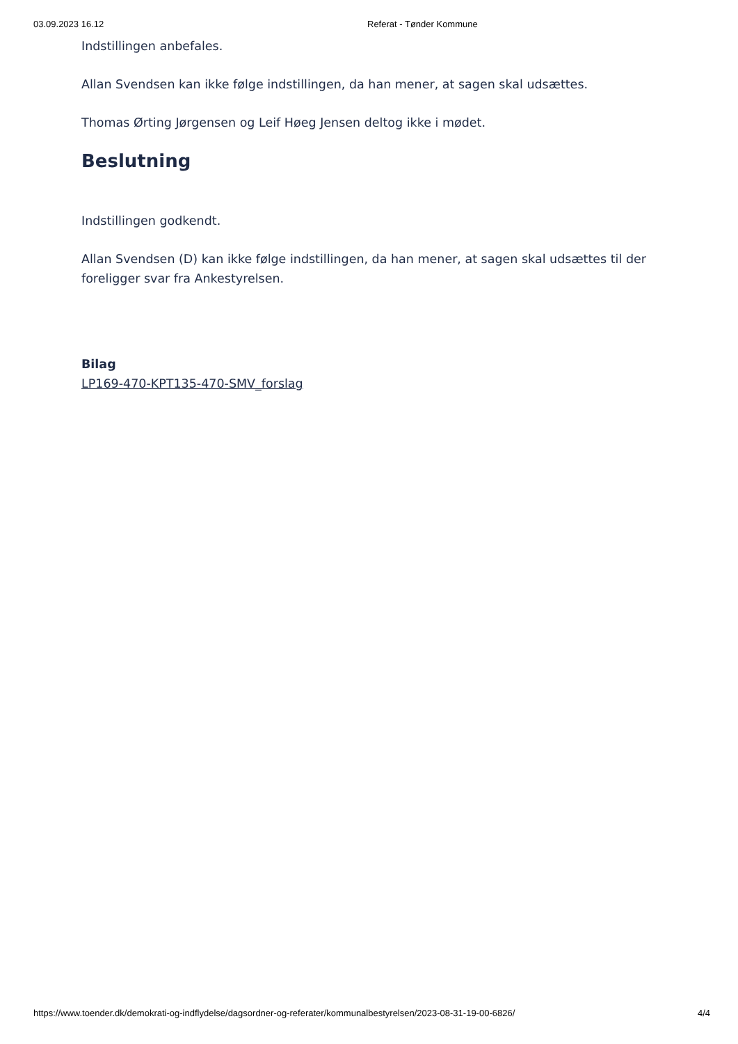03.09.2023 16.12 Referat - Tønder Kommune
Indstillingen anbefales.
Allan Svendsen kan ikke følge indstillingen, da han mener, at sagen skal udsættes.
Thomas Ørting Jørgensen og Leif Høeg Jensen deltog ikke i mødet.
Beslutning
Indstillingen godkendt.
Allan Svendsen (D) kan ikke følge indstillingen, da han mener, at sagen skal udsættes til der foreligger svar fra Ankestyrelsen.
Bilag
LP169-470-KPT135-470-SMV_forslag
https://www.toender.dk/demokrati-og-indflydelse/dagsordner-og-referater/kommunalbestyrelsen/2023-08-31-19-00-6826/ 4/4